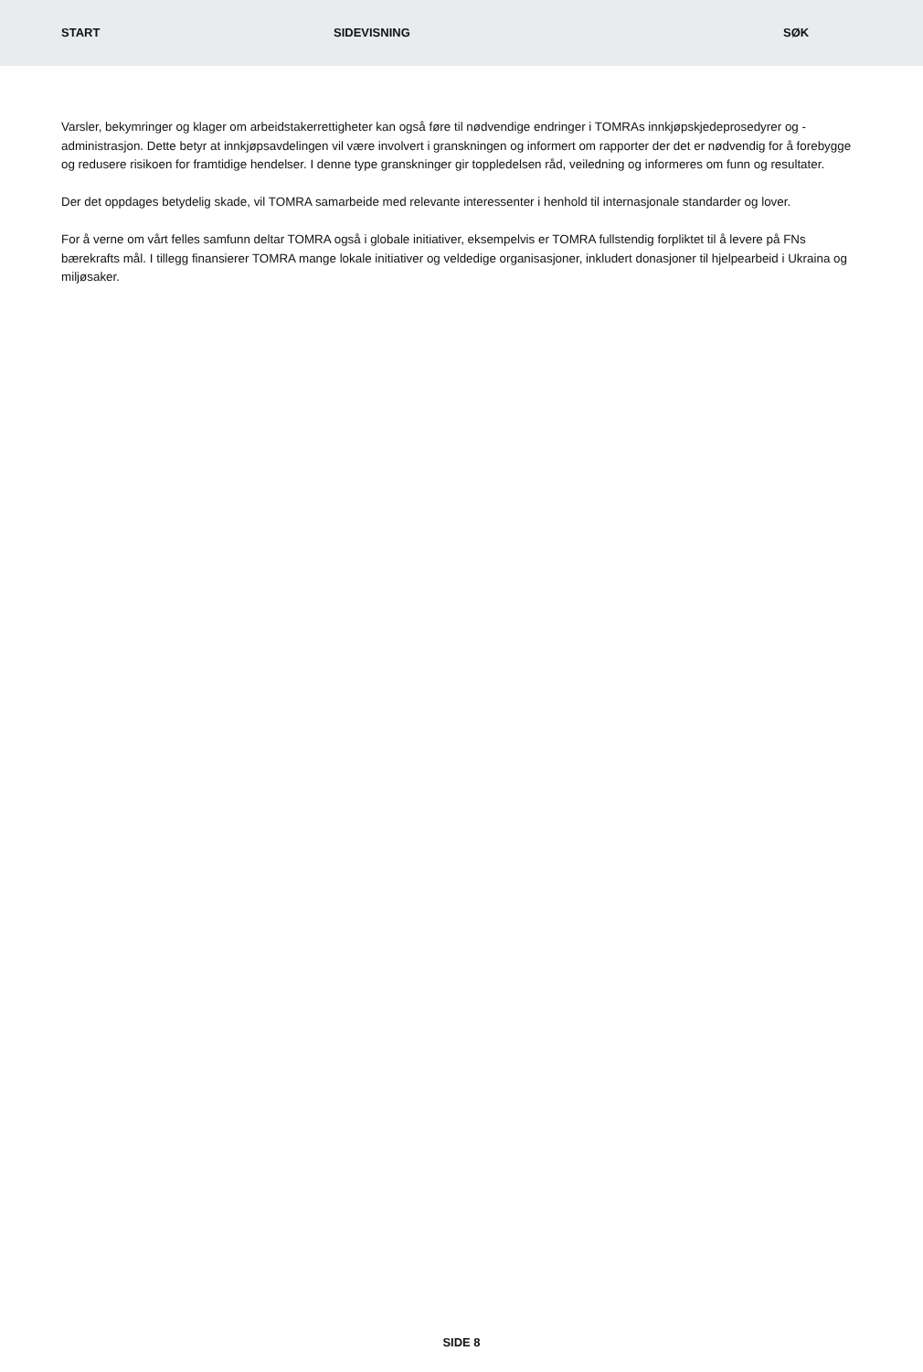START SIDEVISNING SØK
Varsler, bekymringer og klager om arbeidstakerrettigheter kan også føre til nødvendige endringer i TOMRAs innkjøpskjedeprosedyrer og -administrasjon. Dette betyr at innkjøpsavdelingen vil være involvert i granskningen og informert om rapporter der det er nødvendig for å forebygge og redusere risikoen for framtidige hendelser. I denne type granskninger gir toppledelsen råd, veiledning og informeres om funn og resultater.
Der det oppdages betydelig skade, vil TOMRA samarbeide med relevante interessenter i henhold til internasjonale standarder og lover.
For å verne om vårt felles samfunn deltar TOMRA også i globale initiativer, eksempelvis er TOMRA fullstendig forpliktet til å levere på FNs bærekrafts mål. I tillegg finansierer TOMRA mange lokale initiativer og veldedige organisasjoner, inkludert donasjoner til hjelpearbeid i Ukraina og miljøsaker.
SIDE 8